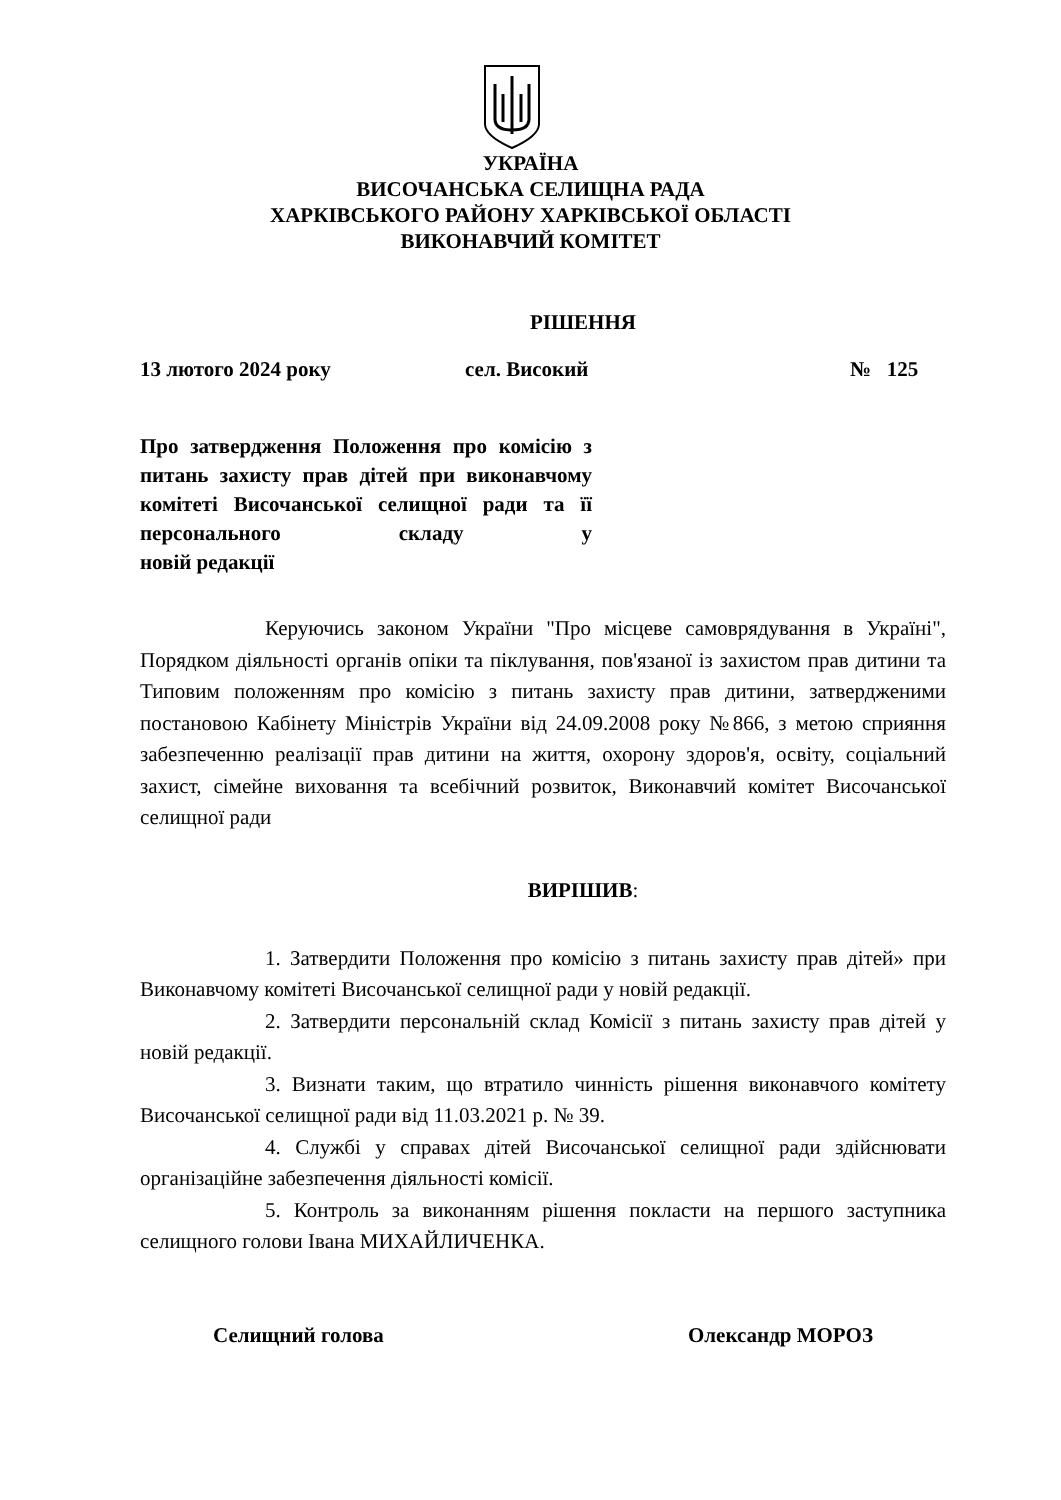УКРАЇНА
ВИСОЧАНСЬКА СЕЛИЩНА РАДА
ХАРКІВСЬКОГО РАЙОНУ ХАРКІВСЬКОЇ ОБЛАСТІ
ВИКОНАВЧИЙ КОМІТЕТ
РІШЕННЯ
13 лютого 2024 року сел. Високий № 125
Про затвердження Положення про комісію з питань захисту прав дітей при виконавчому комітеті Височанської селищної ради та її персонального складу у
новій редакції
Керуючись законом України "Про місцеве самоврядування в Україні", Порядком діяльності органів опіки та піклування, пов'язаної із захистом прав дитини та Типовим положенням про комісію з питань захисту прав дитини, затвердженими постановою Кабінету Міністрів України від 24.09.2008 року №866, з метою сприяння забезпеченню реалізації прав дитини на життя, охорону здоров'я, освіту, соціальний захист, сімейне виховання та всебічний розвиток, Виконавчий комітет Височанської селищної ради
ВИРІШИВ:
1. Затвердити Положення про комісію з питань захисту прав дітей» при Виконавчому комітеті Височанської селищної ради у новій редакції.
2. Затвердити персональній склад Комісії з питань захисту прав дітей у новій редакції.
3. Визнати таким, що втратило чинність рішення виконавчого комітету Височанської селищної ради від 11.03.2021 р. № 39.
4. Службі у справах дітей Височанської селищної ради здійснювати організаційне забезпечення діяльності комісії.
5. Контроль за виконанням рішення покласти на першого заступника селищного голови Івана МИХАЙЛИЧЕНКА.
Селищний голова Олександр МОРОЗ